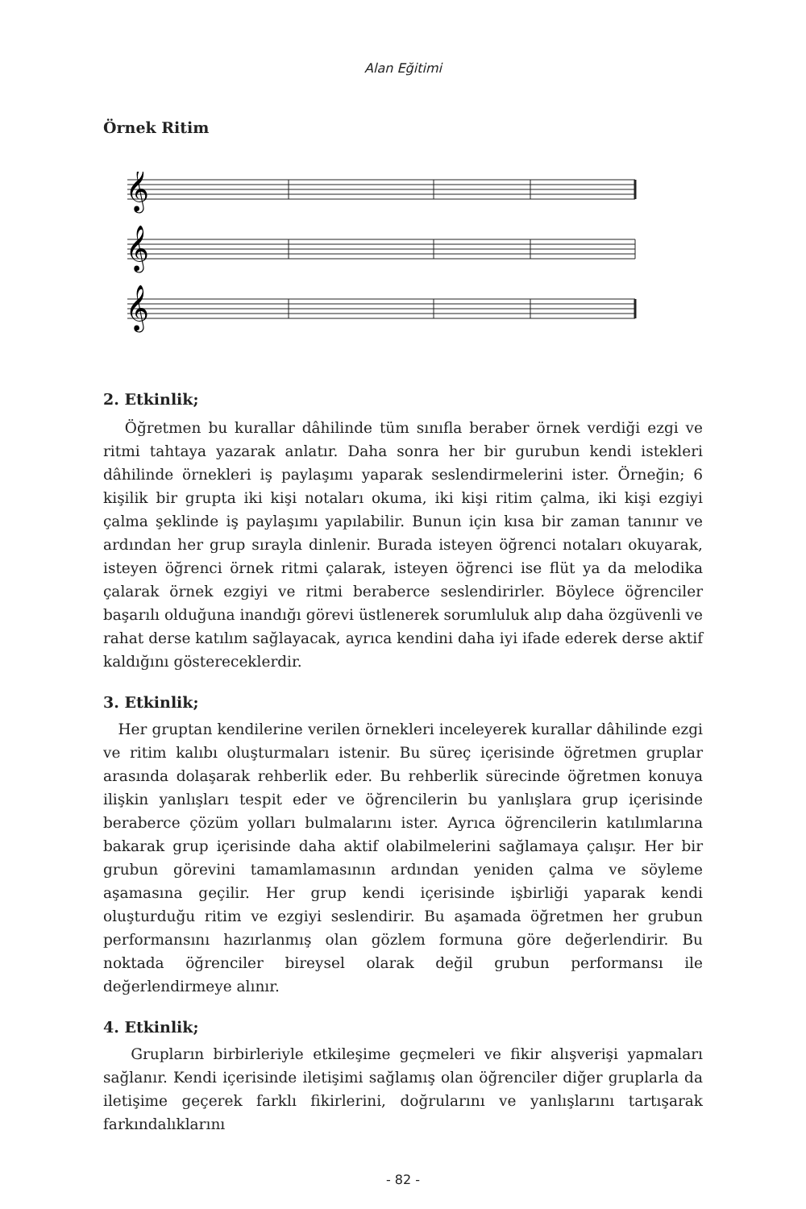Alan Eğitimi
Örnek Ritim
𝄞
𝄞
𝄞
2. Etkinlik;
Öğretmen bu kurallar dâhilinde tüm sınıfla beraber örnek verdiği ezgi ve ritmi tahtaya yazarak anlatır. Daha sonra her bir gurubun kendi istekleri dâhilinde örnekleri iş paylaşımı yaparak seslendirmelerini ister. Örneğin; 6 kişilik bir grupta iki kişi notaları okuma, iki kişi ritim çalma, iki kişi ezgiyi çalma şeklinde iş paylaşımı yapılabilir. Bunun için kısa bir zaman tanınır ve ardından her grup sırayla dinlenir. Burada isteyen öğrenci notaları okuyarak, isteyen öğrenci örnek ritmi çalarak, isteyen öğrenci ise flüt ya da melodika çalarak örnek ezgiyi ve ritmi beraberce seslendirirler. Böylece öğrenciler başarılı olduğuna inandığı görevi üstlenerek sorumluluk alıp daha özgüvenli ve rahat derse katılım sağlayacak, ayrıca kendini daha iyi ifade ederek derse aktif kaldığını göstereceklerdir.
3. Etkinlik;
Her gruptan kendilerine verilen örnekleri inceleyerek kurallar dâhilinde ezgi ve ritim kalıbı oluşturmaları istenir. Bu süreç içerisinde öğretmen gruplar arasında dolaşarak rehberlik eder. Bu rehberlik sürecinde öğretmen konuya ilişkin yanlışları tespit eder ve öğrencilerin bu yanlışlara grup içerisinde beraberce çözüm yolları bulmalarını ister. Ayrıca öğrencilerin katılımlarına bakarak grup içerisinde daha aktif olabilmelerini sağlamaya çalışır. Her bir grubun görevini tamamlamasının ardından yeniden çalma ve söyleme aşamasına geçilir. Her grup kendi içerisinde işbirliği yaparak kendi oluşturduğu ritim ve ezgiyi seslendirir. Bu aşamada öğretmen her grubun performansını hazırlanmış olan gözlem formuna göre değerlendirir. Bu noktada öğrenciler bireysel olarak değil grubun performansı ile değerlendirmeye alınır.
4. Etkinlik;
Grupların birbirleriyle etkileşime geçmeleri ve fikir alışverişi yapmaları sağlanır. Kendi içerisinde iletişimi sağlamış olan öğrenciler diğer gruplarla da iletişime geçerek farklı fikirlerini, doğrularını ve yanlışlarını tartışarak farkındalıklarını
- 82 -